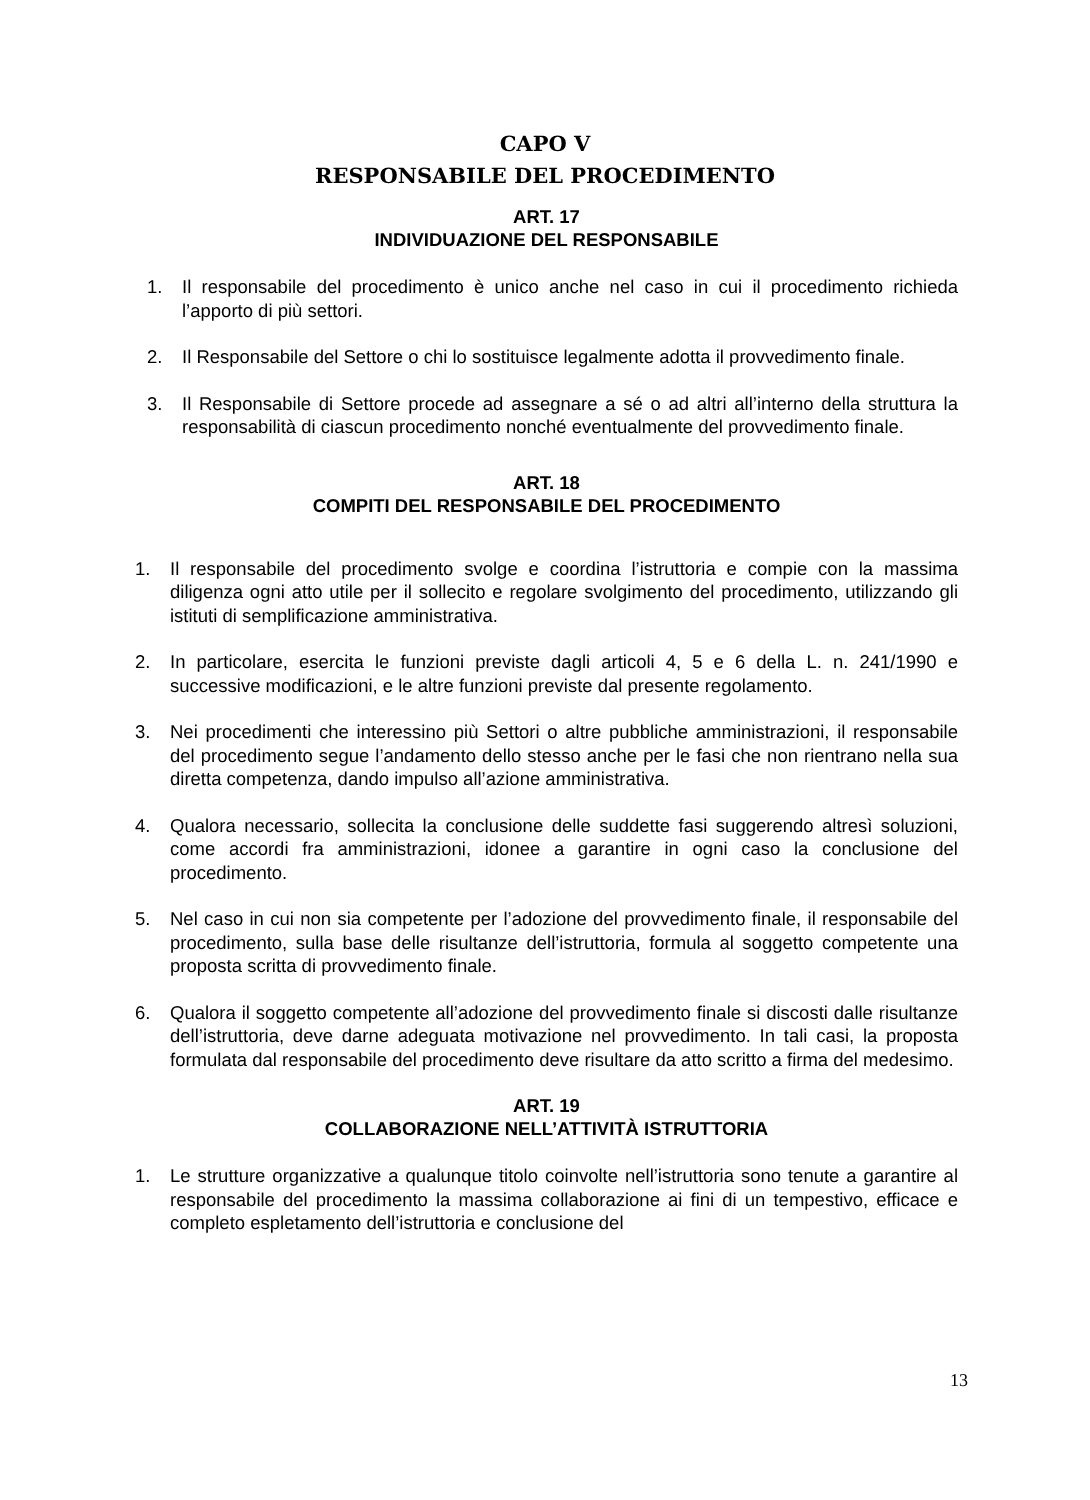CAPO V
RESPONSABILE DEL PROCEDIMENTO
ART. 17
INDIVIDUAZIONE DEL RESPONSABILE
1. Il responsabile del procedimento è unico anche nel caso in cui il procedimento richieda l’apporto di più settori.
2. Il Responsabile del Settore o chi lo sostituisce legalmente adotta il provvedimento finale.
3. Il Responsabile di Settore procede ad assegnare a sé o ad altri all’interno della struttura la responsabilità di ciascun procedimento nonché eventualmente del provvedimento finale.
ART. 18
COMPITI DEL RESPONSABILE DEL PROCEDIMENTO
1. Il responsabile del procedimento svolge e coordina l’istruttoria e compie con la massima diligenza ogni atto utile per il sollecito e regolare svolgimento del procedimento, utilizzando gli istituti di semplificazione amministrativa.
2. In particolare, esercita le funzioni previste dagli articoli 4, 5 e 6 della L. n. 241/1990 e successive modificazioni, e le altre funzioni previste dal presente regolamento.
3. Nei procedimenti che interessino più Settori o altre pubbliche amministrazioni, il responsabile del procedimento segue l’andamento dello stesso anche per le fasi che non rientrano nella sua diretta competenza, dando impulso all’azione amministrativa.
4. Qualora necessario, sollecita la conclusione delle suddette fasi suggerendo altresì soluzioni, come accordi fra amministrazioni, idonee a garantire in ogni caso la conclusione del procedimento.
5. Nel caso in cui non sia competente per l’adozione del provvedimento finale, il responsabile del procedimento, sulla base delle risultanze dell’istruttoria, formula al soggetto competente una proposta scritta di provvedimento finale.
6. Qualora il soggetto competente all’adozione del provvedimento finale si discosti dalle risultanze dell’istruttoria, deve darne adeguata motivazione nel provvedimento. In tali casi, la proposta formulata dal responsabile del procedimento deve risultare da atto scritto a firma del medesimo.
ART. 19
COLLABORAZIONE NELL’ATTIVITÀ ISTRUTTORIA
1. Le strutture organizzative a qualunque titolo coinvolte nell’istruttoria sono tenute a garantire al responsabile del procedimento la massima collaborazione ai fini di un tempestivo, efficace e completo espletamento dell’istruttoria e conclusione del
13